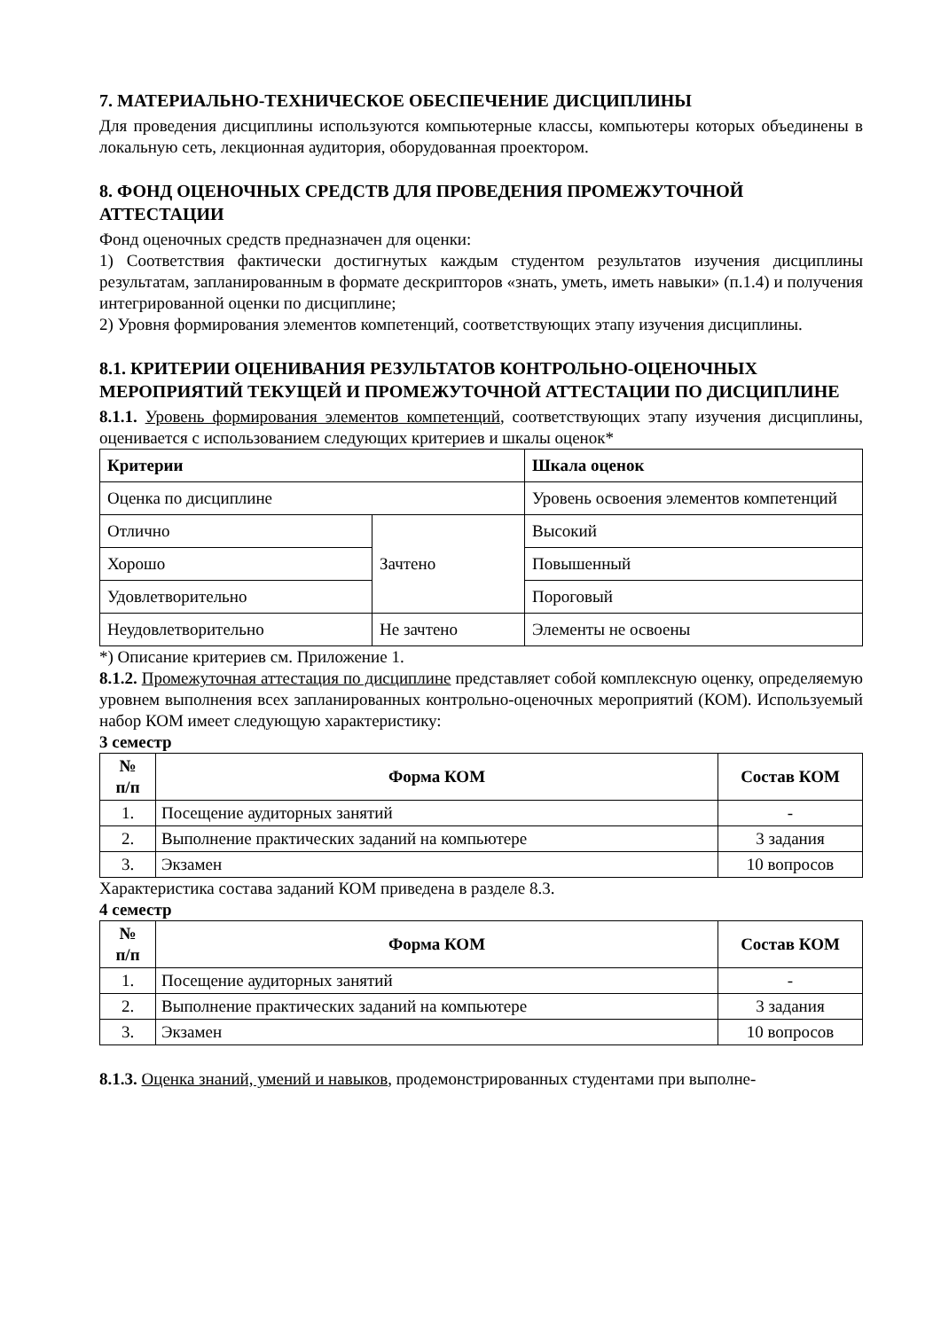7. МАТЕРИАЛЬНО-ТЕХНИЧЕСКОЕ ОБЕСПЕЧЕНИЕ ДИСЦИПЛИНЫ
Для проведения дисциплины используются компьютерные классы, компьютеры которых объединены в локальную сеть, лекционная аудитория, оборудованная проектором.
8. ФОНД ОЦЕНОЧНЫХ СРЕДСТВ ДЛЯ ПРОВЕДЕНИЯ ПРОМЕЖУТОЧНОЙ АТТЕСТАЦИИ
Фонд оценочных средств предназначен для оценки:
1) Соответствия фактически достигнутых каждым студентом результатов изучения дисциплины результатам, запланированным в формате дескрипторов «знать, уметь, иметь навыки» (п.1.4) и получения интегрированной оценки по дисциплине;
2) Уровня формирования элементов компетенций, соответствующих этапу изучения дисциплины.
8.1. КРИТЕРИИ ОЦЕНИВАНИЯ РЕЗУЛЬТАТОВ КОНТРОЛЬНО-ОЦЕНОЧНЫХ МЕРОПРИЯТИЙ ТЕКУЩЕЙ И ПРОМЕЖУТОЧНОЙ АТТЕСТАЦИИ ПО ДИСЦИПЛИНЕ
8.1.1. Уровень формирования элементов компетенций, соответствующих этапу изучения дисциплины, оценивается с использованием следующих критериев и шкалы оценок*
| Критерии | | Шкала оценок |
| --- | --- | --- |
| Оценка по дисциплине | | Уровень освоения элементов компетенций |
| Отлично | Зачтено | Высокий |
| Хорошо | | Повышенный |
| Удовлетворительно | | Пороговый |
| Неудовлетворительно | Не зачтено | Элементы не освоены |
*) Описание критериев см. Приложение 1.
8.1.2. Промежуточная аттестация по дисциплине представляет собой комплексную оценку, определяемую уровнем выполнения всех запланированных контрольно-оценочных мероприятий (КОМ). Используемый набор КОМ имеет следующую характеристику:
3 семестр
| № п/п | Форма КОМ | Состав КОМ |
| --- | --- | --- |
| 1. | Посещение аудиторных занятий | - |
| 2. | Выполнение практических заданий на компьютере | 3 задания |
| 3. | Экзамен | 10 вопросов |
Характеристика состава заданий КОМ приведена в разделе 8.3.
4 семестр
| № п/п | Форма КОМ | Состав КОМ |
| --- | --- | --- |
| 1. | Посещение аудиторных занятий | - |
| 2. | Выполнение практических заданий на компьютере | 3 задания |
| 3. | Экзамен | 10 вопросов |
8.1.3. Оценка знаний, умений и навыков, продемонстрированных студентами при выполне-